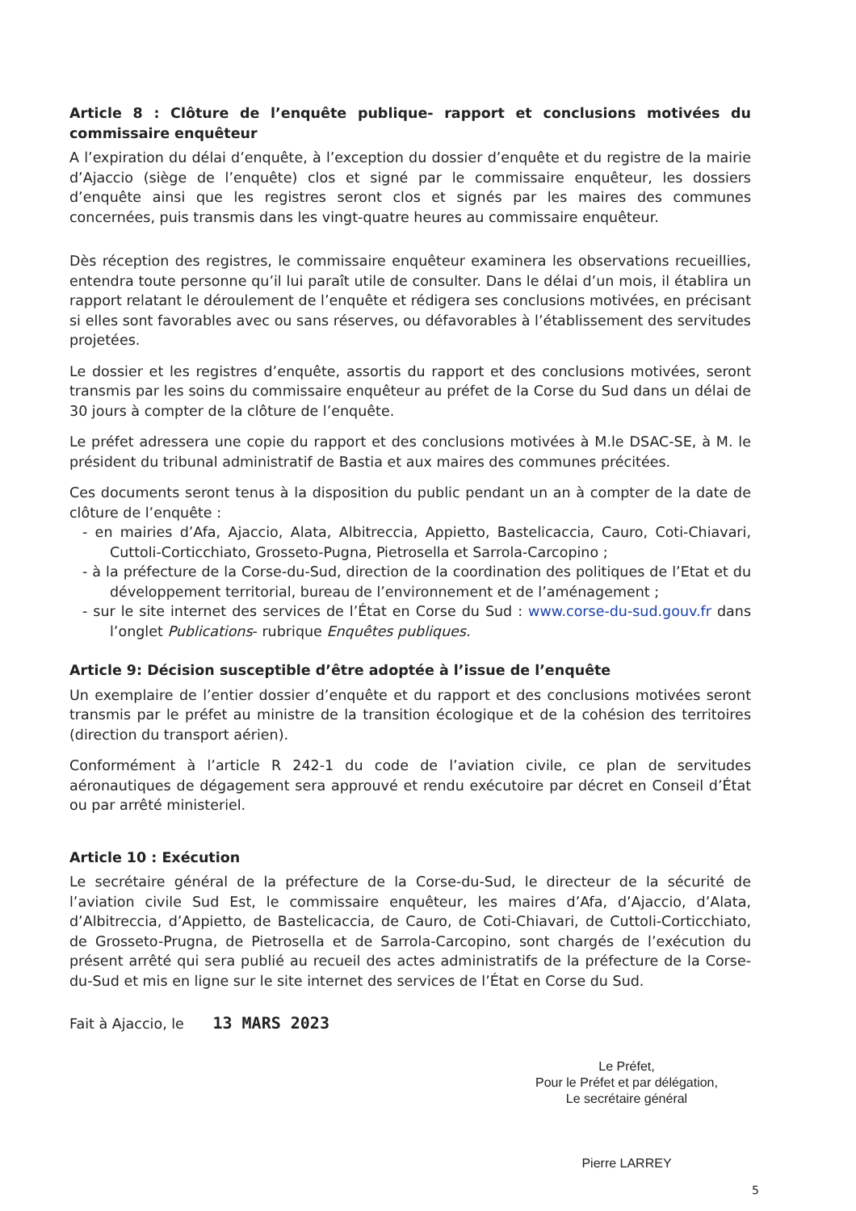Article 8 : Clôture de l’enquête publique- rapport et conclusions motivées du commissaire enquêteur
A l’expiration du délai d’enquête, à l’exception du dossier d’enquête et du registre de la mairie d’Ajaccio (siège de l’enquête) clos et signé par le commissaire enquêteur, les dossiers d’enquête ainsi que les registres seront clos et signés par les maires des communes concernées, puis transmis dans les vingt-quatre heures au commissaire enquêteur.
Dès réception des registres, le commissaire enquêteur examinera les observations recueillies, entendra toute personne qu’il lui paraît utile de consulter. Dans le délai d’un mois, il établira un rapport relatant le déroulement de l’enquête et rédigera ses conclusions motivées, en précisant si elles sont favorables avec ou sans réserves, ou défavorables à l’établissement des servitudes projetées.
Le dossier et les registres d’enquête, assortis du rapport et des conclusions motivées, seront transmis par les soins du commissaire enquêteur au préfet de la Corse du Sud dans un délai de 30 jours à compter de la clôture de l’enquête.
Le préfet adressera une copie du rapport et des conclusions motivées à M.le DSAC-SE, à M. le président du tribunal administratif de Bastia et aux maires des communes précitées.
Ces documents seront tenus à la disposition du public pendant un an à compter de la date de clôture de l’enquête :
- en mairies d’Afa, Ajaccio, Alata, Albitreccia, Appietto, Bastelicaccia, Cauro, Coti-Chiavari, Cuttoli-Corticchiato, Grosseto-Pugna, Pietrosella et Sarrola-Carcopino ;
- à la préfecture de la Corse-du-Sud, direction de la coordination des politiques de l’Etat et du développement territorial, bureau de l’environnement et de l’aménagement ;
- sur le site internet des services de l’État en Corse du Sud : www.corse-du-sud.gouv.fr dans l’onglet Publications- rubrique Enquêtes publiques.
Article 9: Décision susceptible d’être adoptée à l’issue de l’enquête
Un exemplaire de l’entier dossier d’enquête et du rapport et des conclusions motivées seront transmis par le préfet au ministre de la transition écologique et de la cohésion des territoires (direction du transport aérien).
Conformément à l’article R 242-1 du code de l’aviation civile, ce plan de servitudes aéronautiques de dégagement sera approuvé et rendu exécutoire par décret en Conseil d’État ou par arrêté ministeriel.
Article 10 : Exécution
Le secrétaire général de la préfecture de la Corse-du-Sud, le directeur de la sécurité de l’aviation civile Sud Est, le commissaire enquêteur, les maires d’Afa, d’Ajaccio, d’Alata, d’Albitreccia, d’Appietto, de Bastelicaccia, de Cauro, de Coti-Chiavari, de Cuttoli-Corticchiato, de Grosseto-Prugna, de Pietrosella et de Sarrola-Carcopino, sont chargés de l’exécution du présent arrêté qui sera publié au recueil des actes administratifs de la préfecture de la Corse-du-Sud et mis en ligne sur le site internet des services de l’État en Corse du Sud.
Fait à Ajaccio, le 13 MARS 2023
Le Préfet,
Pour le Préfet et par délégation,
Le secrétaire général
Pierre LARREY
5